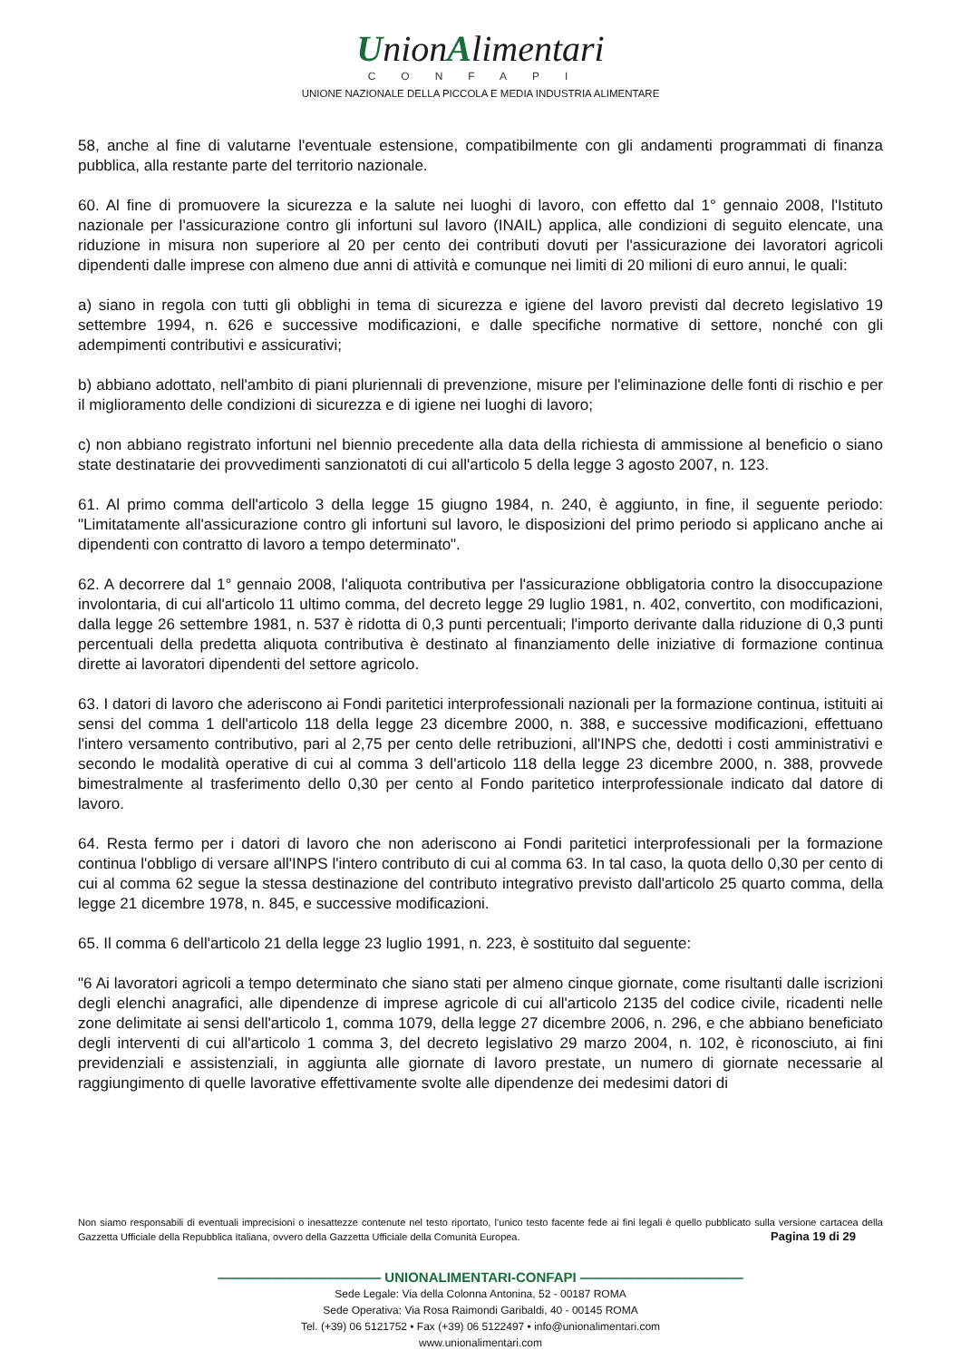UnionAlimentari
CONFAPI
UNIONE NAZIONALE DELLA PICCOLA E MEDIA INDUSTRIA ALIMENTARE
58, anche al fine di valutarne l'eventuale estensione, compatibilmente con gli andamenti programmati di finanza pubblica, alla restante parte del territorio nazionale.
60. Al fine di promuovere la sicurezza e la salute nei luoghi di lavoro, con effetto dal 1° gennaio 2008, l'Istituto nazionale per l'assicurazione contro gli infortuni sul lavoro (INAIL) applica, alle condizioni di seguito elencate, una riduzione in misura non superiore al 20 per cento dei contributi dovuti per l'assicurazione dei lavoratori agricoli dipendenti dalle imprese con almeno due anni di attività e comunque nei limiti di 20 milioni di euro annui, le quali:
a) siano in regola con tutti gli obblighi in tema di sicurezza e igiene del lavoro previsti dal decreto legislativo 19 settembre 1994, n. 626 e successive modificazioni, e dalle specifiche normative di settore, nonché con gli adempimenti contributivi e assicurativi;
b) abbiano adottato, nell'ambito di piani pluriennali di prevenzione, misure per l'eliminazione delle fonti di rischio e per il miglioramento delle condizioni di sicurezza e di igiene nei luoghi di lavoro;
c) non abbiano registrato infortuni nel biennio precedente alla data della richiesta di ammissione al beneficio o siano state destinatarie dei provvedimenti sanzionatoti di cui all'articolo 5 della legge 3 agosto 2007, n. 123.
61. Al primo comma dell'articolo 3 della legge 15 giugno 1984, n. 240, è aggiunto, in fine, il seguente periodo: "Limitatamente all'assicurazione contro gli infortuni sul lavoro, le disposizioni del primo periodo si applicano anche ai dipendenti con contratto di lavoro a tempo determinato".
62. A decorrere dal 1° gennaio 2008, l'aliquota contributiva per l'assicurazione obbligatoria contro la disoccupazione involontaria, di cui all'articolo 11 ultimo comma, del decreto legge 29 luglio 1981, n. 402, convertito, con modificazioni, dalla legge 26 settembre 1981, n. 537 è ridotta di 0,3 punti percentuali; l'importo derivante dalla riduzione di 0,3 punti percentuali della predetta aliquota contributiva è destinato al finanziamento delle iniziative di formazione continua dirette ai lavoratori dipendenti del settore agricolo.
63. I datori di lavoro che aderiscono ai Fondi paritetici interprofessionali nazionali per la formazione continua, istituiti ai sensi del comma 1 dell'articolo 118 della legge 23 dicembre 2000, n. 388, e successive modificazioni, effettuano l'intero versamento contributivo, pari al 2,75 per cento delle retribuzioni, all'INPS che, dedotti i costi amministrativi e secondo le modalità operative di cui al comma 3 dell'articolo 118 della legge 23 dicembre 2000, n. 388, provvede bimestralmente al trasferimento dello 0,30 per cento al Fondo paritetico interprofessionale indicato dal datore di lavoro.
64. Resta fermo per i datori di lavoro che non aderiscono ai Fondi paritetici interprofessionali per la formazione continua l'obbligo di versare all'INPS l'intero contributo di cui al comma 63. In tal caso, la quota dello 0,30 per cento di cui al comma 62 segue la stessa destinazione del contributo integrativo previsto dall'articolo 25 quarto comma, della legge 21 dicembre 1978, n. 845, e successive modificazioni.
65. Il comma 6 dell'articolo 21 della legge 23 luglio 1991, n. 223, è sostituito dal seguente:
"6 Ai lavoratori agricoli a tempo determinato che siano stati per almeno cinque giornate, come risultanti dalle iscrizioni degli elenchi anagrafici, alle dipendenze di imprese agricole di cui all'articolo 2135 del codice civile, ricadenti nelle zone delimitate ai sensi dell'articolo 1, comma 1079, della legge 27 dicembre 2006, n. 296, e che abbiano beneficiato degli interventi di cui all'articolo 1 comma 3, del decreto legislativo 29 marzo 2004, n. 102, è riconosciuto, ai fini previdenziali e assistenziali, in aggiunta alle giornate di lavoro prestate, un numero di giornate necessarie al raggiungimento di quelle lavorative effettivamente svolte alle dipendenze dei medesimi datori di
Non siamo responsabili di eventuali imprecisioni o inesattezze contenute nel testo riportato, l’unico testo facente fede ai fini legali è quello pubblicato sulla versione cartacea della Gazzetta Ufficiale della Repubblica Italiana, ovvero della Gazzetta Ufficiale della Comunità Europea. Pagina 19 di 29
———————————— UNIONALIMENTARI-CONFAPI ————————————
Sede Legale: Via della Colonna Antonina, 52 - 00187 ROMA
Sede Operativa: Via Rosa Raimondi Garibaldi, 40 - 00145 ROMA
Tel. (+39) 06 5121752 • Fax (+39) 06 5122497 • info@unionalimentari.com
www.unionalimentari.com